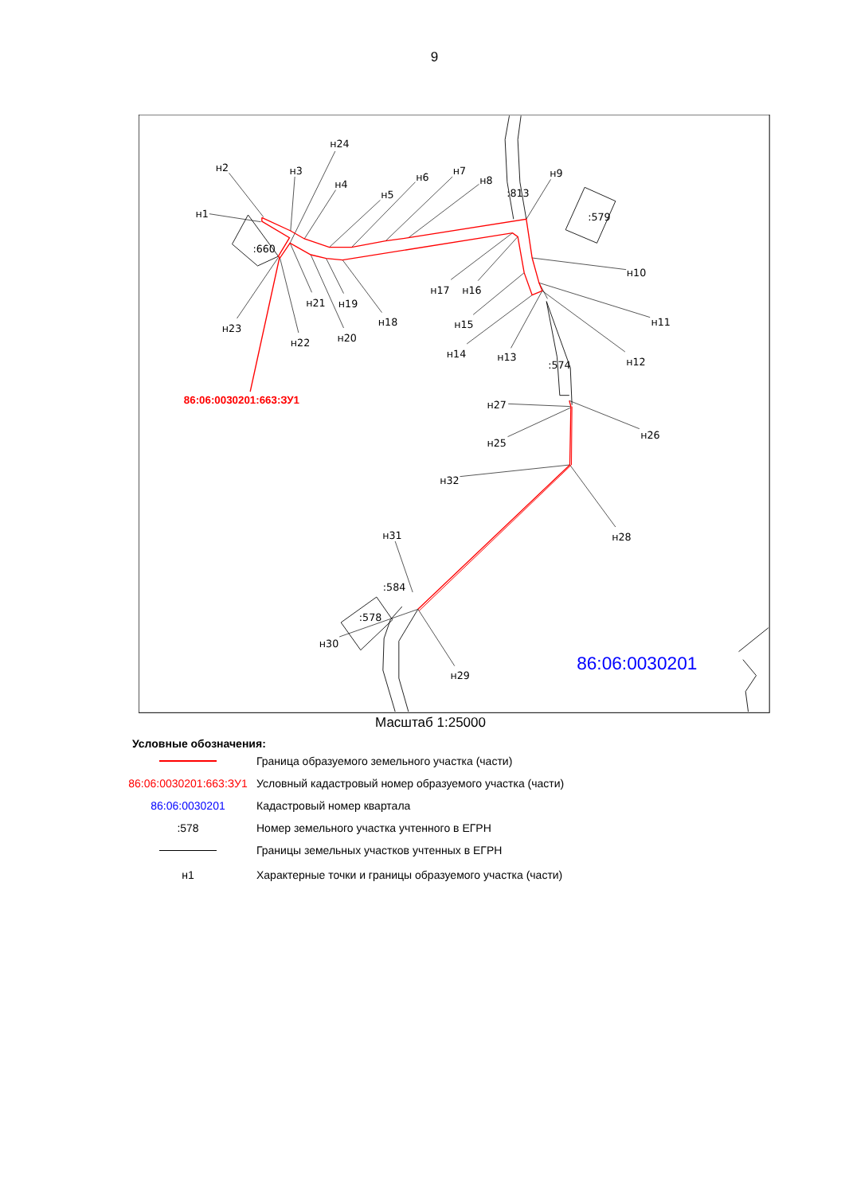9
н2
н1
н3
н24
н4
н5
н6
н7
н8
:813
н9
:579
:660
н10
н11
н12
н13
н14
н15
н16
н17
н18
н19
н20
н21
н22
н23
:574
н27
н25
н26
н32
н28
н31
:584
:578
н30
н29
86:06:0030201:663:ЗУ1
86:06:0030201
Масштаб 1:25000
Условные обозначения:
| | Граница образуемого земельного участка (части) |
| 86:06:0030201:663:ЗУ1 | Условный кадастровый номер образуемого участка (части) |
| 86:06:0030201 | Кадастровый номер квартала |
| :578 | Номер земельного участка учтенного в ЕГРН |
| | Границы земельных участков учтенных в ЕГРН |
| н1 | Характерные точки и границы образуемого участка (части) |